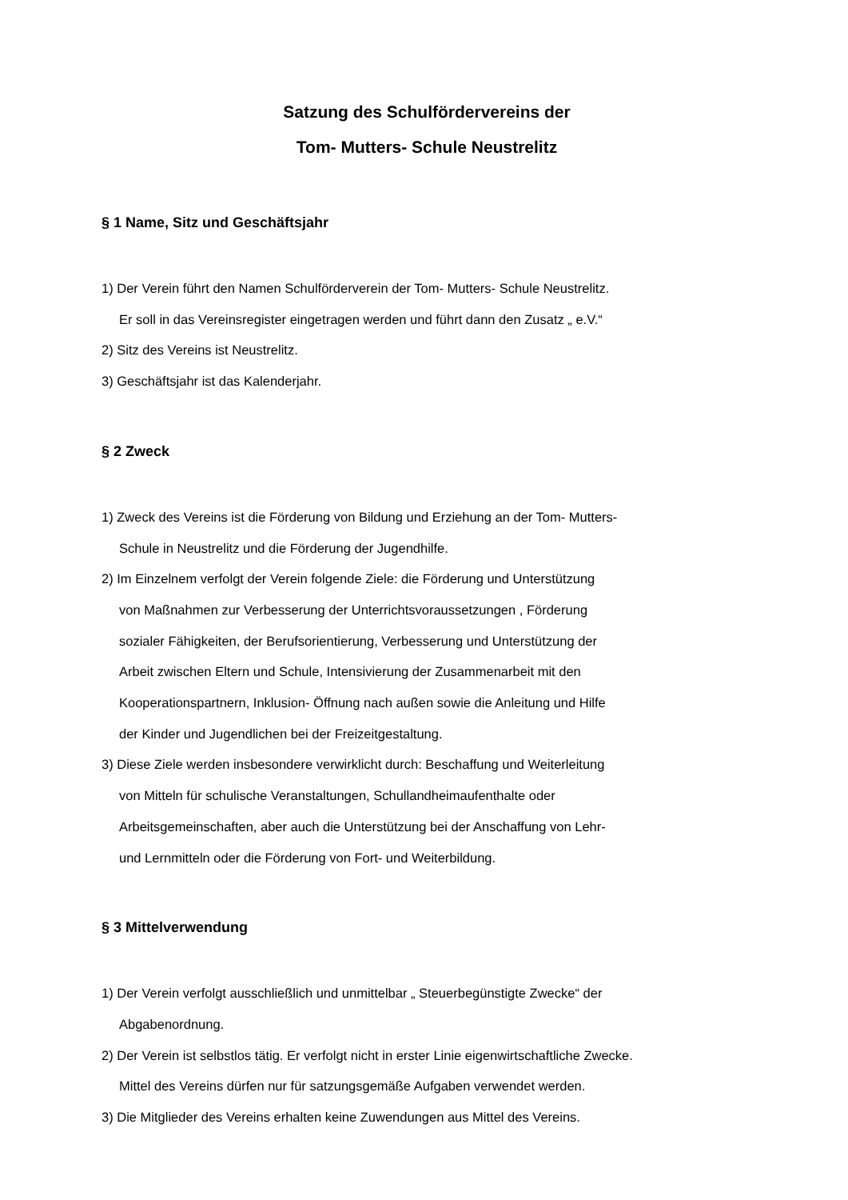Satzung des Schulfördervereins der
Tom- Mutters- Schule Neustrelitz
§ 1 Name, Sitz und Geschäftsjahr
1) Der Verein führt den Namen Schulförderverein der Tom- Mutters- Schule Neustrelitz.
Er soll in das Vereinsregister eingetragen werden und führt dann den Zusatz „ e.V.“
2) Sitz des Vereins ist Neustrelitz.
3) Geschäftsjahr ist das Kalenderjahr.
§ 2 Zweck
1) Zweck des Vereins ist die Förderung von Bildung und Erziehung an der Tom- Mutters-
Schule in Neustrelitz und die Förderung der Jugendhilfe.
2) Im Einzelnem verfolgt der Verein folgende Ziele: die Förderung und Unterstützung
von Maßnahmen zur Verbesserung der Unterrichtsvoraussetzungen , Förderung
sozialer Fähigkeiten, der Berufsorientierung, Verbesserung und Unterstützung der
Arbeit zwischen Eltern und Schule, Intensivierung der Zusammenarbeit mit den
Kooperationspartnern, Inklusion- Öffnung nach außen sowie die Anleitung und Hilfe
der Kinder und Jugendlichen bei der Freizeitgestaltung.
3) Diese Ziele werden insbesondere verwirklicht durch: Beschaffung und Weiterleitung
von Mitteln für schulische Veranstaltungen, Schullandheimaufenthalte oder
Arbeitsgemeinschaften, aber auch die Unterstützung bei der Anschaffung von Lehr-
und Lernmitteln oder die Förderung von Fort- und Weiterbildung.
§ 3 Mittelverwendung
1) Der Verein verfolgt ausschließlich und unmittelbar „ Steuerbegünstigte Zwecke“ der
Abgabenordnung.
2) Der Verein ist selbstlos tätig. Er verfolgt nicht in erster Linie eigenwirtschaftliche Zwecke.
Mittel des Vereins dürfen nur für satzungsgemäße Aufgaben verwendet werden.
3) Die Mitglieder des Vereins erhalten keine Zuwendungen aus Mittel des Vereins.